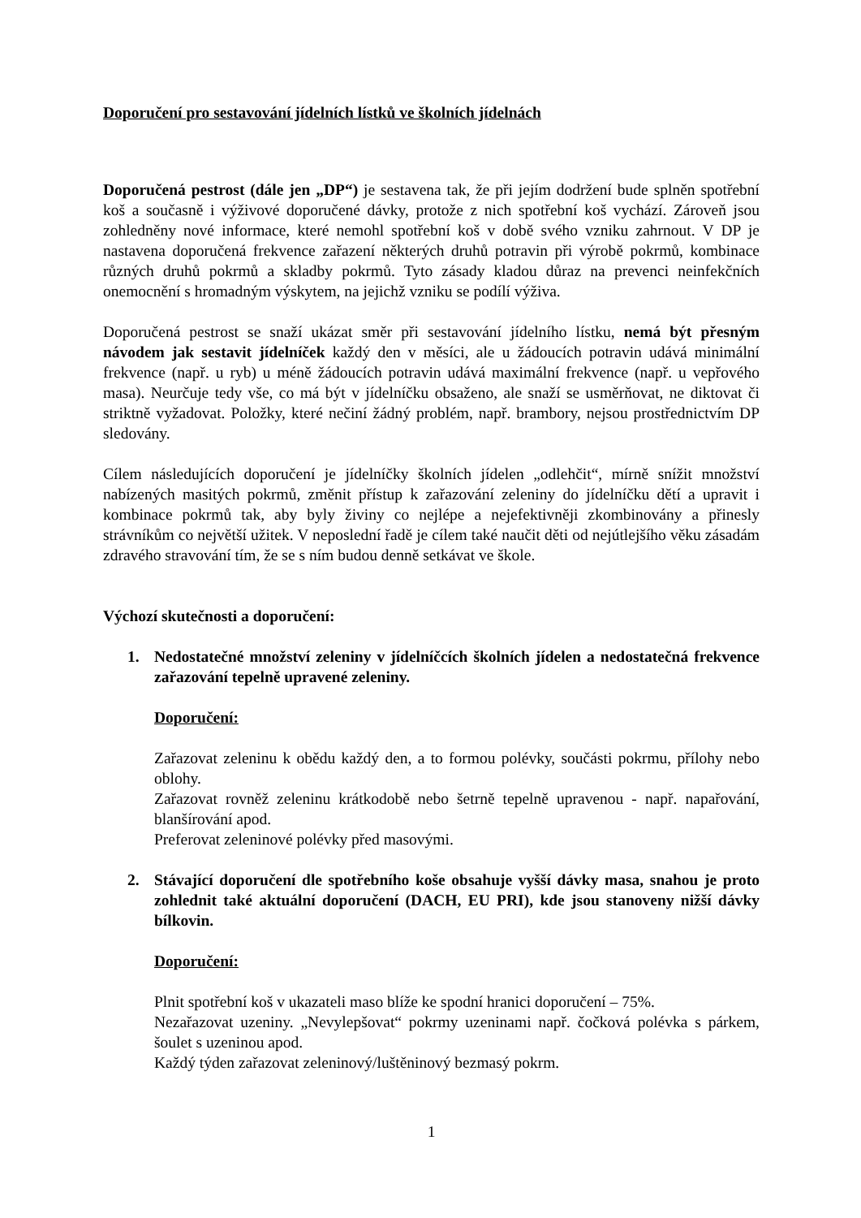Doporučení pro sestavování jídelních lístků ve školních jídelnách
Doporučená pestrost (dále jen „DP“) je sestavena tak, že při jejím dodržení bude splněn spotřební koš a současně i výživové doporučené dávky, protože z nich spotřební koš vychází. Zároveň jsou zohledněny nové informace, které nemohl spotřební koš v době svého vzniku zahrnout. V DP je nastavena doporučená frekvence zařazení některých druhů potravin při výrobě pokrmů, kombinace různých druhů pokrmů a skladby pokrmů. Tyto zásady kladou důraz na prevenci neinfekčních onemocnění s hromadným výskytem, na jejichž vzniku se podílí výživa.
Doporučená pestrost se snaží ukázat směr při sestavování jídelního lístku, nemá být přesným návodem jak sestavit jídelníček každý den v měsíci, ale u žádoucích potravin udává minimální frekvence (např. u ryb) u méně žádoucích potravin udává maximální frekvence (např. u vepřového masa). Neurčuje tedy vše, co má být v jídelníčku obsaženo, ale snaží se usměrňovat, ne diktovat či striktně vyžadovat. Položky, které nečiní žádný problém, např. brambory, nejsou prostřednictvím DP sledovány.
Cílem následujících doporučení je jídelníčky školních jídelen „odlehčit“, mírně snížit množství nabízených masitých pokrmů, změnit přístup k zařazování zeleniny do jídelníčku dětí a upravit i kombinace pokrmů tak, aby byly živiny co nejlépe a nejefektivněji zkombinovány a přinesly strávníkům co největší užitek. V neposlední řadě je cílem také naučit děti od nejútlejšího věku zásadám zdravého stravování tím, že se s ním budou denně setkávat ve škole.
Výchozí skutečnosti a doporučení:
1. Nedostatečné množství zeleniny v jídelníčcích školních jídelen a nedostatečná frekvence zařazování tepelně upravené zeleniny.
Doporučení:
Zařazovat zeleninu k obědu každý den, a to formou polévky, součásti pokrmu, přílohy nebo oblohy.
Zařazovat rovněž zeleninu krátkodobě nebo šetrně tepelně upravenou - např. napařování, blanšírování apod.
Preferovat zeleninové polévky před masovými.
2. Stávající doporučení dle spotřebního koše obsahuje vyšší dávky masa, snahou je proto zohlednit také aktuální doporučení (DACH, EU PRI), kde jsou stanoveny nižší dávky bílkovin.
Doporučení:
Plnit spotřební koš v ukazateli maso blíže ke spodní hranici doporučení – 75%.
Nezařazovat uzeniny. „Nevylepšovat“ pokrmy uzeninami např. čočková polévka s párkem, šoulet s uzeninou apod.
Každý týden zařazovat zeleninový/luštěninový bezmasý pokrm.
1